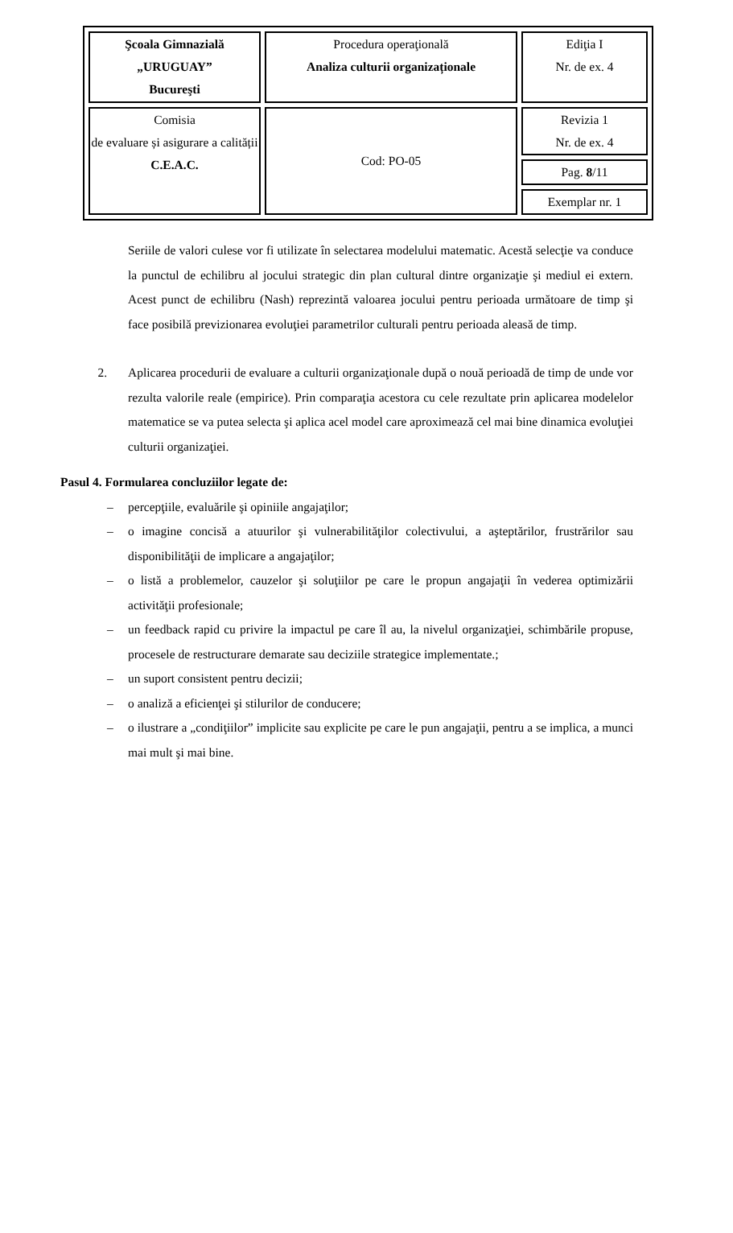| Şcoala Gimnazială „URUGUAY” Bucureşti | Procedura operaţională Analiza culturii organizaționale | Ediţia I Nr. de ex. 4 |
| Comisia de evaluare și asigurare a calității C.E.A.C. | Cod: PO-05 | Revizia 1 Nr. de ex. 4 |
| | | Pag. 8 /11 |
| | | Exemplar nr. 1 |
Seriile de valori culese vor fi utilizate în selectarea modelului matematic. Acestă selecţie va conduce la punctul de echilibru al jocului strategic din plan cultural dintre organizaţie şi mediul ei extern. Acest punct de echilibru (Nash) reprezintă valoarea jocului pentru perioada următoare de timp şi face posibilă previzionarea evoluţiei parametrilor culturali pentru perioada aleasă de timp.
2. Aplicarea procedurii de evaluare a culturii organizaţionale după o nouă perioadă de timp de unde vor rezulta valorile reale (empirice). Prin comparaţia acestora cu cele rezultate prin aplicarea modelelor matematice se va putea selecta şi aplica acel model care aproximează cel mai bine dinamica evoluţiei culturii organizaţiei.
Pasul 4. Formularea concluziilor legate de:
– percepţiile, evaluările şi opiniile angajaţilor;
– o imagine concisă a atuurilor şi vulnerabilităţilor colectivului, a aşteptărilor, frustrărilor sau disponibilităţii de implicare a angajaţilor;
– o listă a problemelor, cauzelor şi soluţiilor pe care le propun angajaţii în vederea optimizării activităţii profesionale;
– un feedback rapid cu privire la impactul pe care îl au, la nivelul organizaţiei, schimbările propuse, procesele de restructurare demarate sau deciziile strategice implementate.;
– un suport consistent pentru decizii;
– o analiză a eficienţei şi stilurilor de conducere;
– o ilustrare a „condiţiilor” implicite sau explicite pe care le pun angajaţii, pentru a se implica, a munci mai mult şi mai bine.